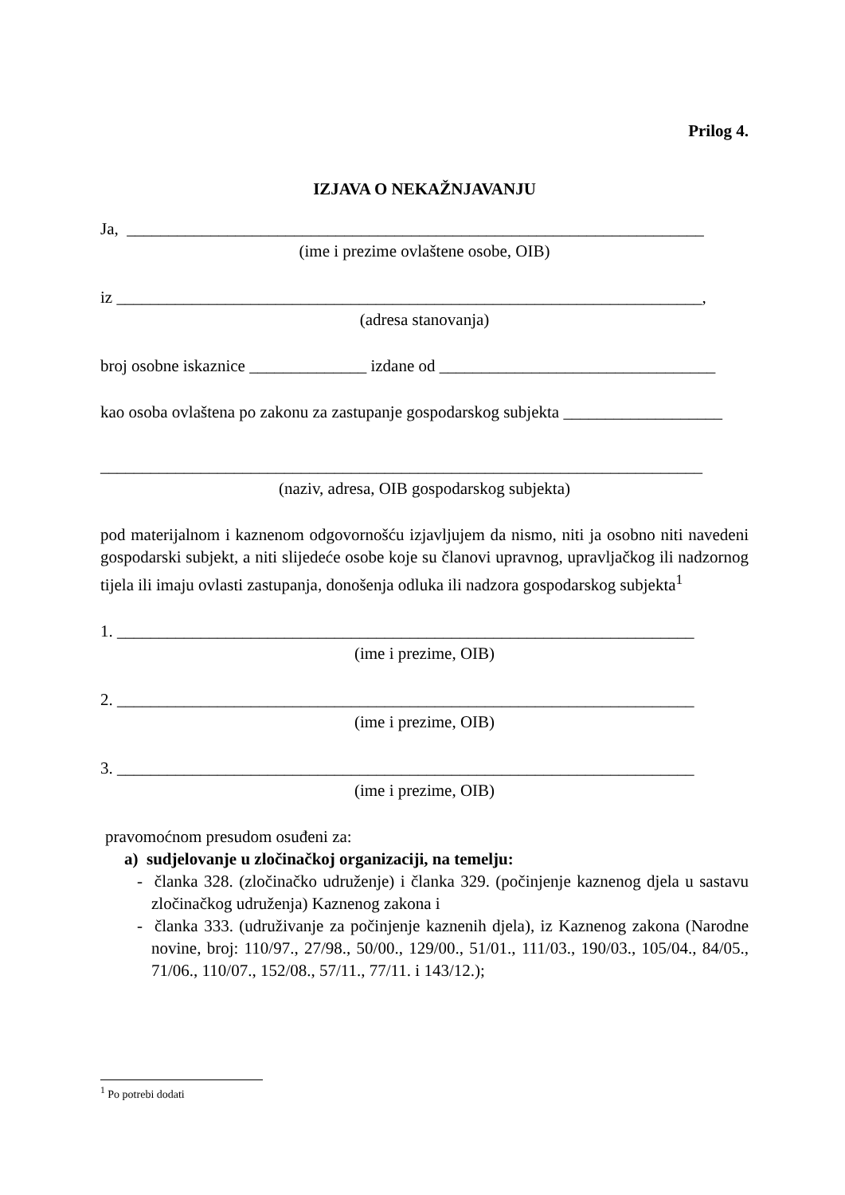Prilog 4.
IZJAVA O NEKAŽNJAVANJU
Ja, _____________________________________________________________________
(ime i prezime ovlaštene osobe, OIB)
iz ______________________________________________________________________,
(adresa stanovanja)
broj osobne iskaznice ______________ izdane od _________________________________
kao osoba ovlaštena po zakonu za zastupanje gospodarskog subjekta ___________________
________________________________________________________________________
(naziv, adresa, OIB gospodarskog subjekta)
pod materijalnom i kaznenom odgovornošću izjavljujem da nismo, niti ja osobno niti navedeni gospodarski subjekt, a niti slijedeće osobe koje su članovi upravnog, upravljačkog ili nadzornog tijela ili imaju ovlasti zastupanja, donošenja odluka ili nadzora gospodarskog subjekta<sup>1</sup>
1. _____________________________________________________________________
(ime i prezime, OIB)
2. _____________________________________________________________________
(ime i prezime, OIB)
3. _____________________________________________________________________
(ime i prezime, OIB)
pravomoćnom presudom osuđeni za:
a) sudjelovanje u zločinačkoj organizaciji, na temelju:
- članka 328. (zločinačko udruženje) i članka 329. (počinjenje kaznenog djela u sastavu zločinačkog udruženja) Kaznenog zakona i
- članka 333. (udruživanje za počinjenje kaznenih djela), iz Kaznenog zakona (Narodne novine, broj: 110/97., 27/98., 50/00., 129/00., 51/01., 111/03., 190/03., 105/04., 84/05., 71/06., 110/07., 152/08., 57/11., 77/11. i 143/12.);
<sup>1</sup> Po potrebi dodati